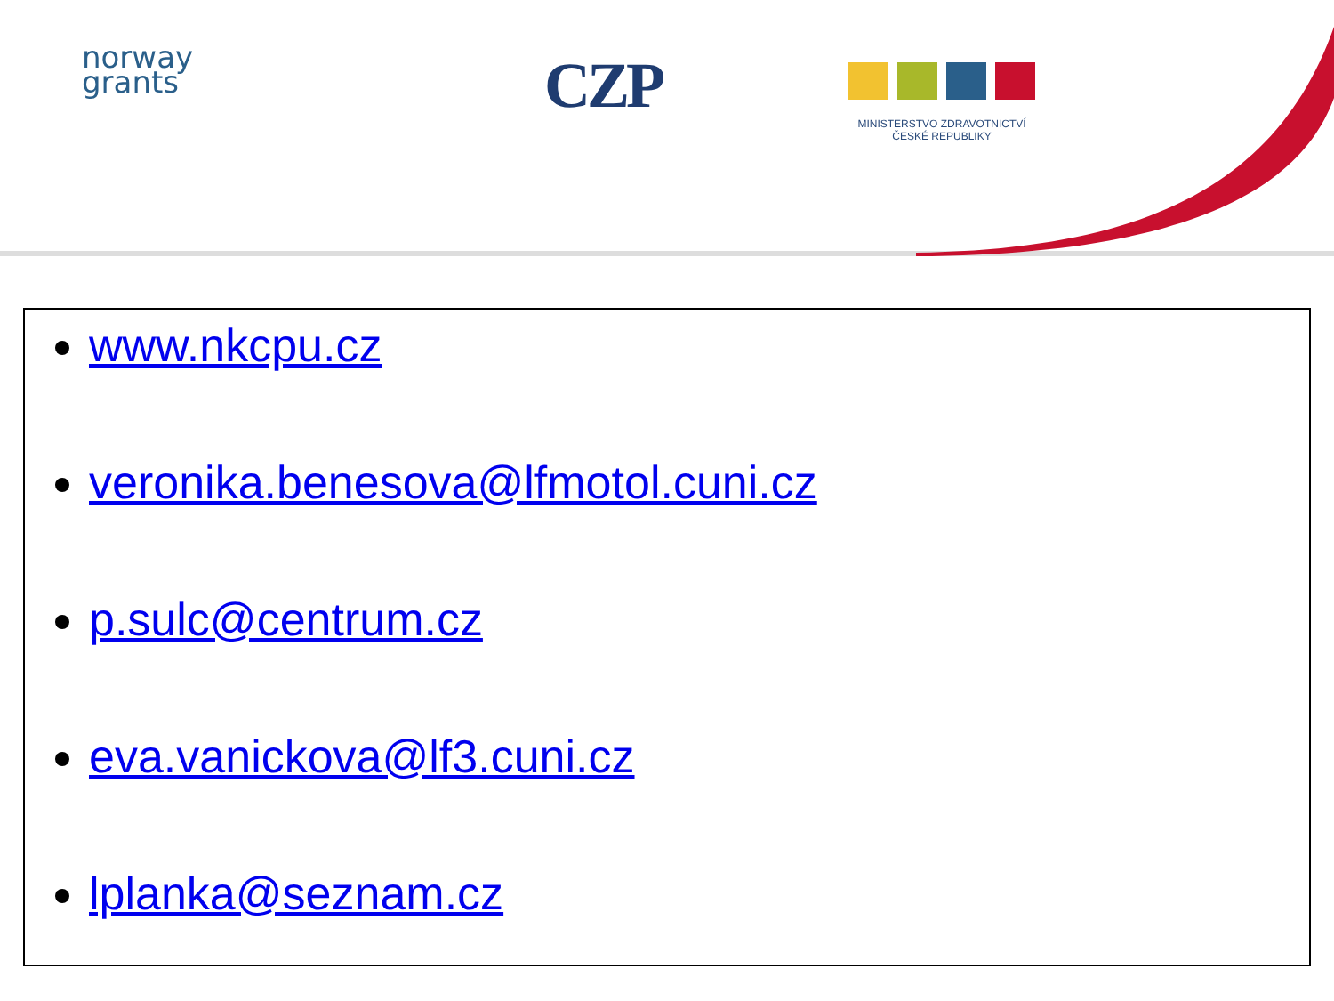norway
grants
CZP
MINISTERSTVO ZDRAVOTNICTVÍ
ČESKÉ REPUBLIKY
www.nkcpu.cz
veronika.benesova@lfmotol.cuni.cz
p.sulc@centrum.cz
eva.vanickova@lf3.cuni.cz
lplanka@seznam.cz